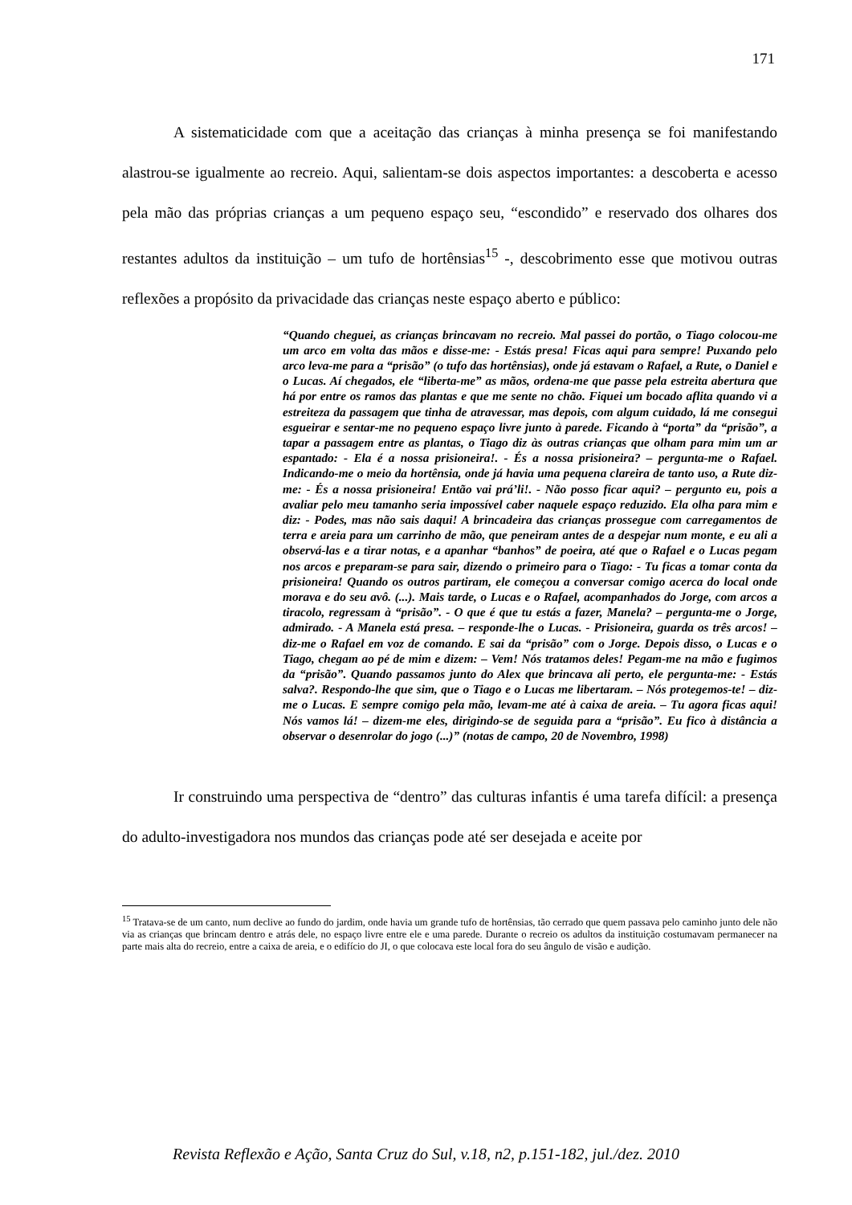171
A sistematicidade com que a aceitação das crianças à minha presença se foi manifestando alastrou-se igualmente ao recreio. Aqui, salientam-se dois aspectos importantes: a descoberta e acesso pela mão das próprias crianças a um pequeno espaço seu, “escondido” e reservado dos olhares dos restantes adultos da instituição – um tufo de hortênsias<sup>15</sup> -, descobrimento esse que motivou outras reflexões a propósito da privacidade das crianças neste espaço aberto e público:
“Quando cheguei, as crianças brincavam no recreio. Mal passei do portão, o Tiago colocou-me um arco em volta das mãos e disse-me: - Estás presa! Ficas aqui para sempre! Puxando pelo arco leva-me para a “prisão” (o tufo das hortênsias), onde já estavam o Rafael, a Rute, o Daniel e o Lucas. Aí chegados, ele “liberta-me” as mãos, ordena-me que passe pela estreita abertura que há por entre os ramos das plantas e que me sente no chão. Fiquei um bocado aflita quando vi a estreiteza da passagem que tinha de atravessar, mas depois, com algum cuidado, lá me consegui esgueirar e sentar-me no pequeno espaço livre junto à parede. Ficando à “porta” da “prisão”, a tapar a passagem entre as plantas, o Tiago diz às outras crianças que olham para mim um ar espantado: - Ela é a nossa prisioneira!. - És a nossa prisioneira? – pergunta-me o Rafael. Indicando-me o meio da hortênsia, onde já havia uma pequena clareira de tanto uso, a Rute diz-me: - És a nossa prisioneira! Então vai prá’li!. - Não posso ficar aqui? – pergunto eu, pois a avaliar pelo meu tamanho seria impossível caber naquele espaço reduzido. Ela olha para mim e diz: - Podes, mas não sais daqui! A brincadeira das crianças prossegue com carregamentos de terra e areia para um carrinho de mão, que peneiram antes de a despejar num monte, e eu ali a observá-las e a tirar notas, e a apanhar “banhos” de poeira, até que o Rafael e o Lucas pegam nos arcos e preparam-se para sair, dizendo o primeiro para o Tiago: - Tu ficas a tomar conta da prisioneira! Quando os outros partiram, ele começou a conversar comigo acerca do local onde morava e do seu avô. (...). Mais tarde, o Lucas e o Rafael, acompanhados do Jorge, com arcos a tiracolo, regressam à “prisão”. - O que é que tu estás a fazer, Manela? – pergunta-me o Jorge, admirado. - A Manela está presa. – responde-lhe o Lucas. - Prisioneira, guarda os três arcos! – diz-me o Rafael em voz de comando. E sai da “prisão” com o Jorge. Depois disso, o Lucas e o Tiago, chegam ao pé de mim e dizem: – Vem! Nós tratamos deles! Pegam-me na mão e fugimos da “prisão”. Quando passamos junto do Alex que brincava ali perto, ele pergunta-me: - Estás salva?. Respondo-lhe que sim, que o Tiago e o Lucas me libertaram. – Nós protegemos-te! – diz-me o Lucas. E sempre comigo pela mão, levam-me até à caixa de areia. – Tu agora ficas aqui! Nós vamos lá! – dizem-me eles, dirigindo-se de seguida para a “prisão”. Eu fico à distância a observar o desenrolar do jogo (...)” (notas de campo, 20 de Novembro, 1998)
Ir construindo uma perspectiva de “dentro” das culturas infantis é uma tarefa difícil: a presença do adulto-investigadora nos mundos das crianças pode até ser desejada e aceite por
<sup>15</sup> Tratava-se de um canto, num declive ao fundo do jardim, onde havia um grande tufo de hortênsias, tão cerrado que quem passava pelo caminho junto dele não via as crianças que brincam dentro e atrás dele, no espaço livre entre ele e uma parede. Durante o recreio os adultos da instituição costumavam permanecer na parte mais alta do recreio, entre a caixa de areia, e o edifício do JI, o que colocava este local fora do seu ângulo de visão e audição.
Revista Reflexão e Ação, Santa Cruz do Sul, v.18, n2, p.151-182, jul./dez. 2010